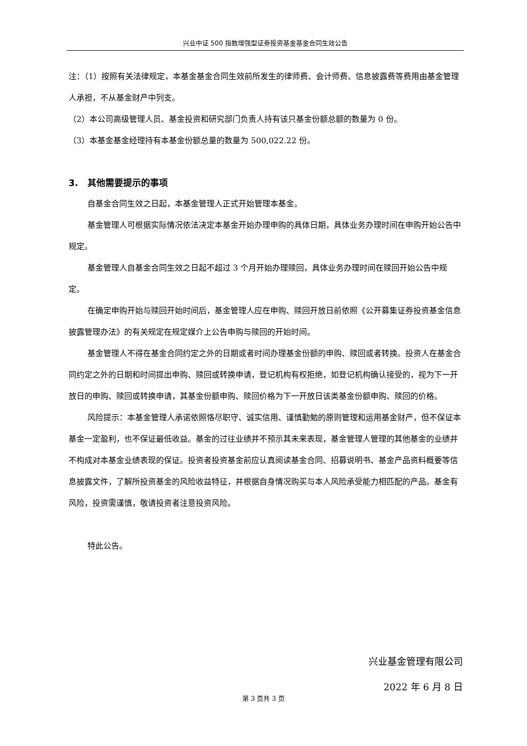兴业中证 500 指数增强型证券投资基金基金合同生效公告
注：（1）按照有关法律规定，本基金基金合同生效前所发生的律师费、会计师费、信息披露费等费用由基金管理人承担，不从基金财产中列支。
（2）本公司高级管理人员、基金投资和研究部门负责人持有该只基金份额总额的数量为 0 份。
（3）本基金基金经理持有本基金份额总量的数量为 500,022.22 份。
3. 其他需要提示的事项
自基金合同生效之日起，本基金管理人正式开始管理本基金。
基金管理人可根据实际情况依法决定本基金开始办理申购的具体日期，具体业务办理时间在申购开始公告中规定。
基金管理人自基金合同生效之日起不超过 3 个月开始办理赎回，具体业务办理时间在赎回开始公告中规定。
在确定申购开始与赎回开始时间后，基金管理人应在申购、赎回开放日前依照《公开募集证券投资基金信息披露管理办法》的有关规定在规定媒介上公告申购与赎回的开始时间。
基金管理人不得在基金合同约定之外的日期或者时间办理基金份额的申购、赎回或者转换。投资人在基金合同约定之外的日期和时间提出申购、赎回或转换申请，登记机构有权拒绝，如登记机构确认接受的，视为下一开放日的申购、赎回或转换申请，其基金份额申购、赎回价格为下一开放日该类基金份额申购、赎回的价格。
风险提示：本基金管理人承诺依照恪尽职守、诚实信用、谨慎勤勉的原则管理和运用基金财产，但不保证本基金一定盈利，也不保证最低收益。基金的过往业绩并不预示其未来表现，基金管理人管理的其他基金的业绩并不构成对本基金业绩表现的保证。投资者投资基金前应认真阅读基金合同、招募说明书、基金产品资料概要等信息披露文件，了解所投资基金的风险收益特征，并根据自身情况购买与本人风险承受能力相匹配的产品。基金有风险，投资需谨慎，敬请投资者注意投资风险。
特此公告。
兴业基金管理有限公司
2022 年 6 月 8 日
第 3 页共 3 页